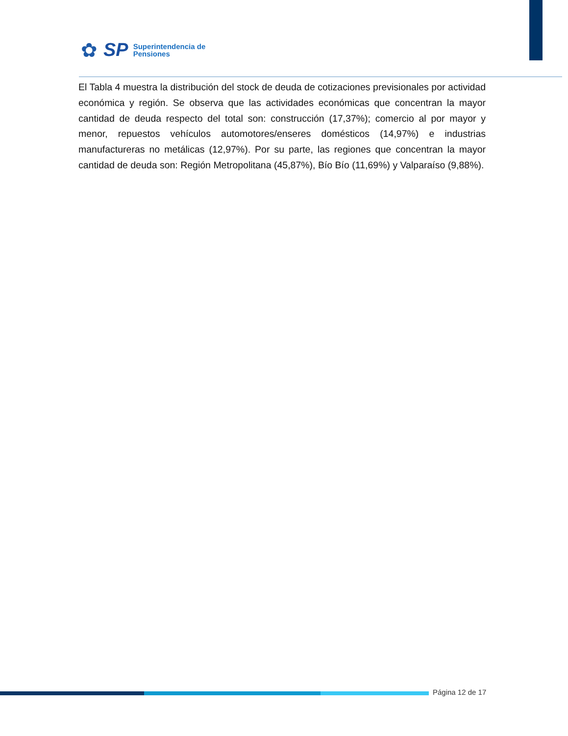✿
SP
Superintendencia de
Pensiones
El Tabla 4 muestra la distribución del stock de deuda de cotizaciones previsionales por actividad económica y región. Se observa que las actividades económicas que concentran la mayor cantidad de deuda respecto del total son: construcción (17,37%); comercio al por mayor y menor, repuestos vehículos automotores/enseres domésticos (14,97%) e industrias manufactureras no metálicas (12,97%). Por su parte, las regiones que concentran la mayor cantidad de deuda son: Región Metropolitana (45,87%), Bío Bío (11,69%) y Valparaíso (9,88%).
Página 12 de 17